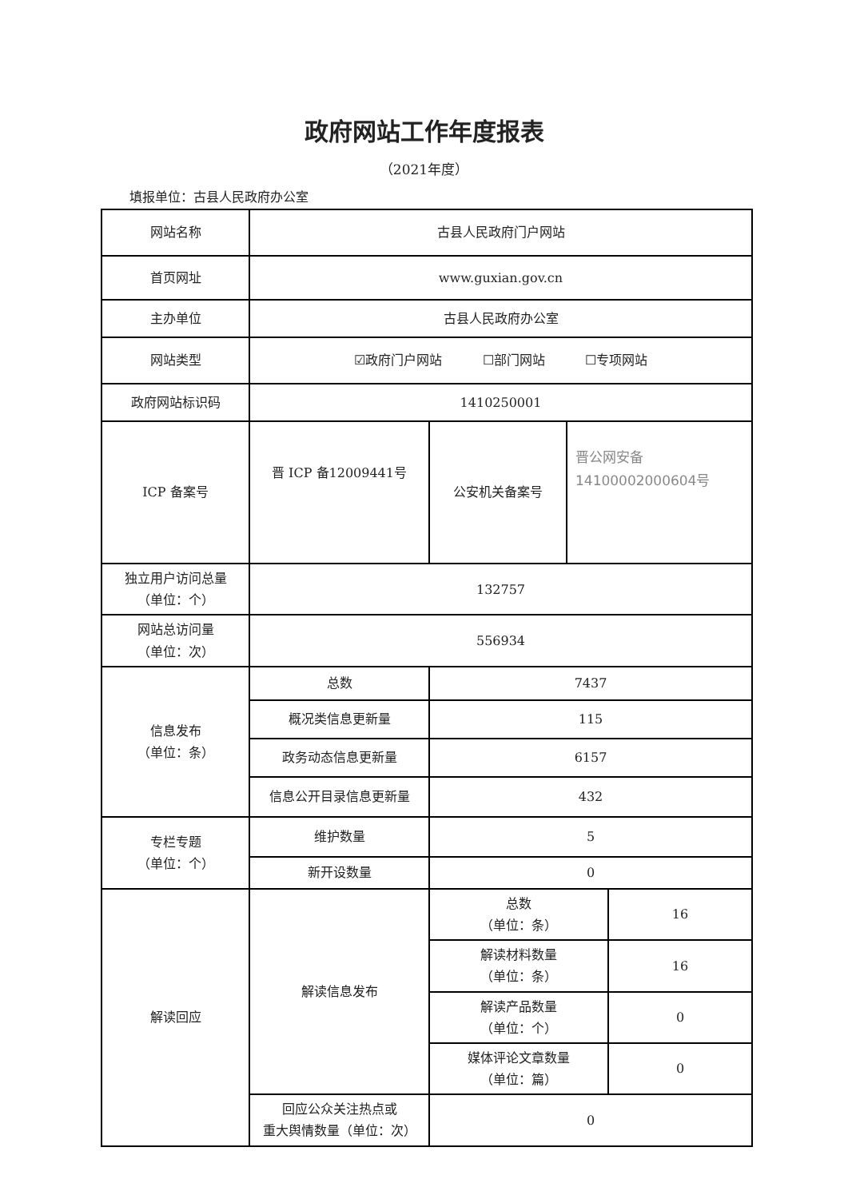政府网站工作年度报表
（2021年度）
填报单位：古县人民政府办公室
| 网站名称 | 古县人民政府门户网站 | | | |
| 首页网址 | www.guxian.gov.cn | | | |
| 主办单位 | 古县人民政府办公室 | | | |
| 网站类型 | ☑政府门户网站 ☐部门网站 ☐专项网站 | | | |
| 政府网站标识码 | 1410250001 | | | |
| ICP 备案号 | 晋 ICP 备12009441号 | 公安机关备案号 | 晋公网安备 14100002000604号 | |
| 独立用户访问总量 （单位：个） | 132757 | | | |
| 网站总访问量 （单位：次） | 556934 | | | |
| 信息发布 （单位：条） | 总数 | 7437 | | |
| | 概况类信息更新量 | 115 | | |
| | 政务动态信息更新量 | 6157 | | |
| | 信息公开目录信息更新量 | 432 | | |
| 专栏专题 （单位：个） | 维护数量 | 5 | | |
| | 新开设数量 | 0 | | |
| 解读回应 | 解读信息发布 | 总数 （单位：条） | | 16 |
| | | 解读材料数量 （单位：条） | | 16 |
| | | 解读产品数量 （单位：个） | | 0 |
| | | 媒体评论文章数量 （单位：篇） | | 0 |
| | 回应公众关注热点或 重大舆情数量（单位：次） | 0 | | |